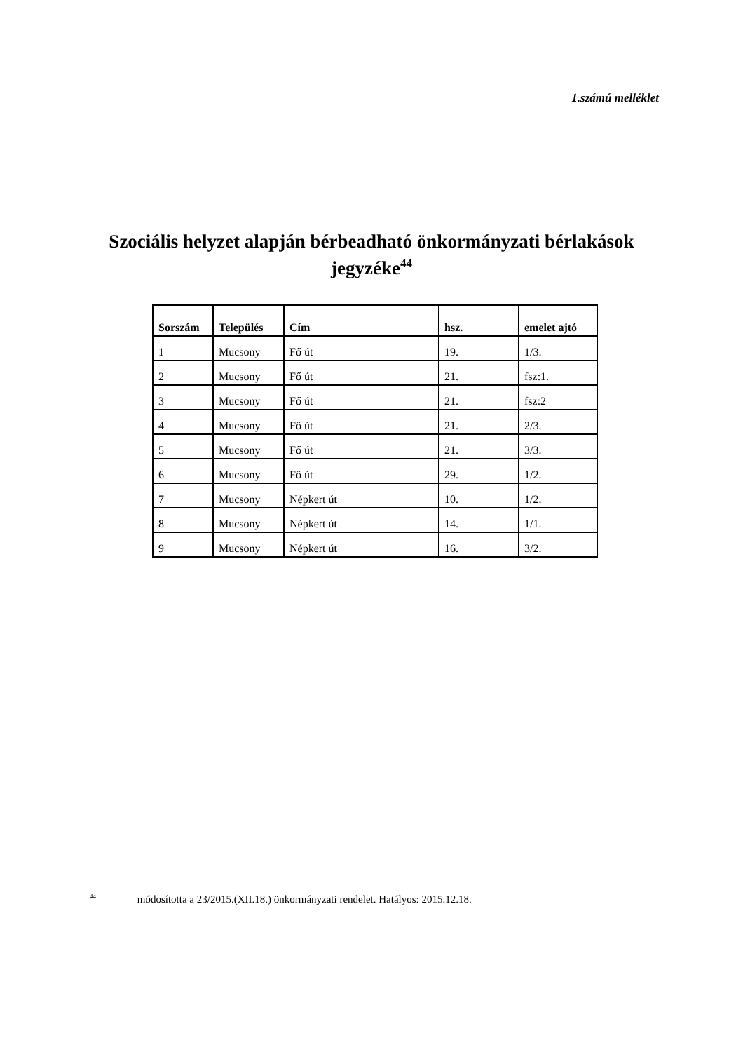1.számú melléklet
Szociális helyzet alapján bérbeadható önkormányzati bérlakások
jegyzéke<sup>44</sup>
| Sorszám | Település | Cím | hsz. | emelet ajtó |
| --- | --- | --- | --- | --- |
| 1 | Mucsony | Fő út | 19. | 1/3. |
| 2 | Mucsony | Fő út | 21. | fsz:1. |
| 3 | Mucsony | Fő út | 21. | fsz:2 |
| 4 | Mucsony | Fő út | 21. | 2/3. |
| 5 | Mucsony | Fő út | 21. | 3/3. |
| 6 | Mucsony | Fő út | 29. | 1/2. |
| 7 | Mucsony | Népkert út | 10. | 1/2. |
| 8 | Mucsony | Népkert út | 14. | 1/1. |
| 9 | Mucsony | Népkert út | 16. | 3/2. |
<sup>44</sup> módosította a 23/2015.(XII.18.) önkormányzati rendelet. Hatályos: 2015.12.18.